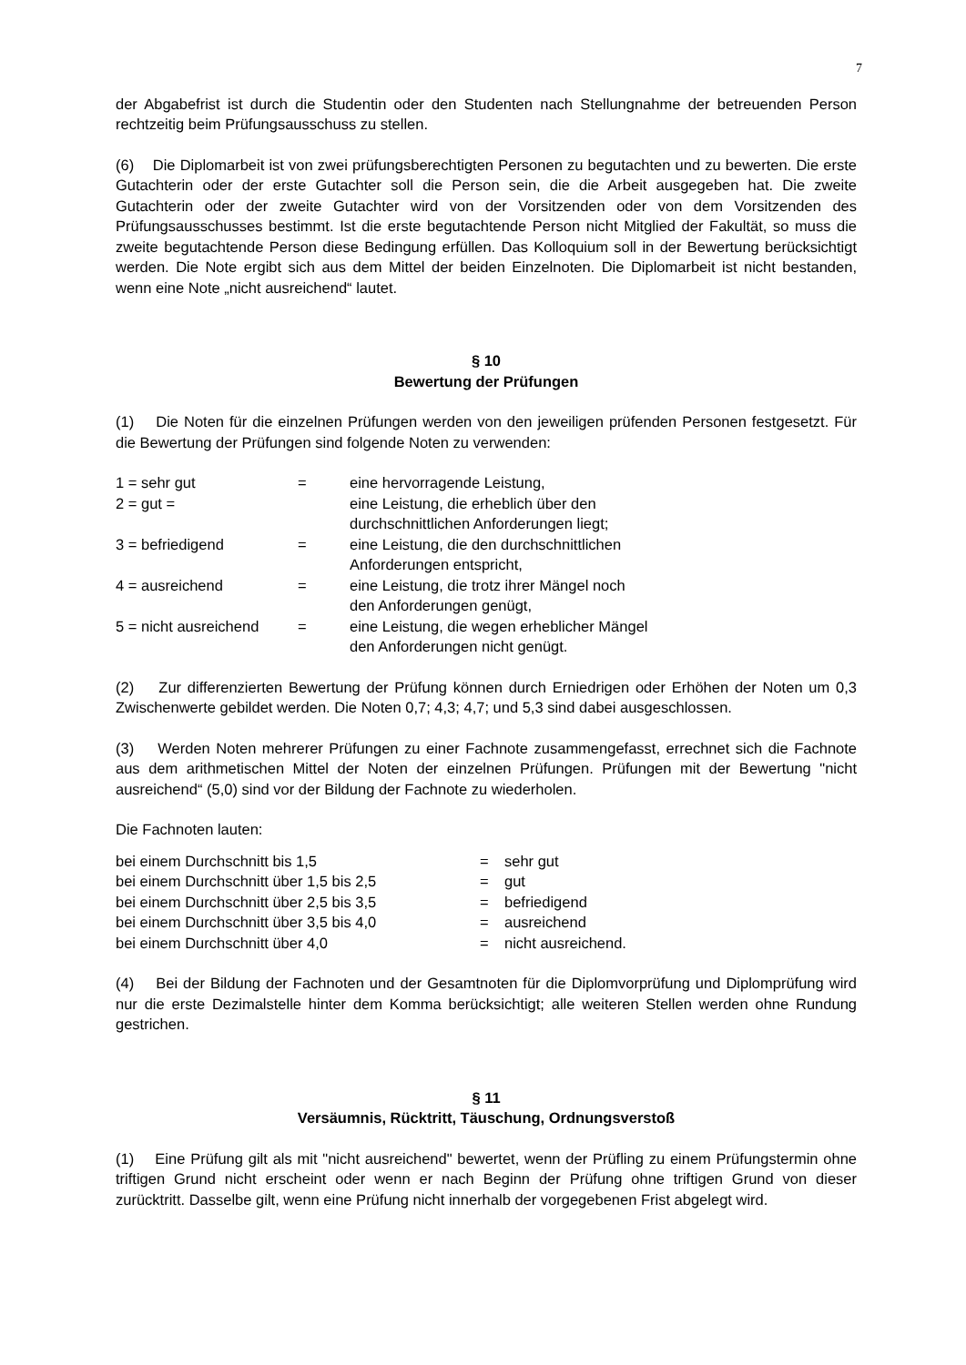7
der Abgabefrist ist durch die Studentin oder den Studenten nach Stellungnahme der betreuenden Person rechtzeitig beim Prüfungsausschuss zu stellen.
(6) Die Diplomarbeit ist von zwei prüfungsberechtigten Personen zu begutachten und zu bewerten. Die erste Gutachterin oder der erste Gutachter soll die Person sein, die die Arbeit ausgegeben hat. Die zweite Gutachterin oder der zweite Gutachter wird von der Vorsitzenden oder von dem Vorsitzenden des Prüfungsausschusses bestimmt. Ist die erste begutachtende Person nicht Mitglied der Fakultät, so muss die zweite begutachtende Person diese Bedingung erfüllen. Das Kolloquium soll in der Bewertung berücksichtigt werden. Die Note ergibt sich aus dem Mittel der beiden Einzelnoten. Die Diplomarbeit ist nicht bestanden, wenn eine Note „nicht ausreichend“ lautet.
§ 10
Bewertung der Prüfungen
(1) Die Noten für die einzelnen Prüfungen werden von den jeweiligen prüfenden Personen festgesetzt. Für die Bewertung der Prüfungen sind folgende Noten zu verwenden:
| 1 = sehr gut | = | eine hervorragende Leistung, |
| 2 = gut = | | eine Leistung, die erheblich über den durchschnittlichen Anforderungen liegt; |
| 3 = befriedigend | = | eine Leistung, die den durchschnittlichen Anforderungen entspricht, |
| 4 = ausreichend | = | eine Leistung, die trotz ihrer Mängel noch den Anforderungen genügt, |
| 5 = nicht ausreichend | = | eine Leistung, die wegen erheblicher Mängel den Anforderungen nicht genügt. |
(2) Zur differenzierten Bewertung der Prüfung können durch Erniedrigen oder Erhöhen der Noten um 0,3 Zwischenwerte gebildet werden. Die Noten 0,7; 4,3; 4,7; und 5,3 sind dabei ausgeschlossen.
(3) Werden Noten mehrerer Prüfungen zu einer Fachnote zusammengefasst, errechnet sich die Fachnote aus dem arithmetischen Mittel der Noten der einzelnen Prüfungen. Prüfungen mit der Bewertung "nicht ausreichend“ (5,0) sind vor der Bildung der Fachnote zu wiederholen.
Die Fachnoten lauten:
| bei einem Durchschnitt bis 1,5 | = | sehr gut |
| bei einem Durchschnitt über 1,5 bis 2,5 | = | gut |
| bei einem Durchschnitt über 2,5 bis 3,5 | = | befriedigend |
| bei einem Durchschnitt über 3,5 bis 4,0 | = | ausreichend |
| bei einem Durchschnitt über 4,0 | = | nicht ausreichend. |
(4) Bei der Bildung der Fachnoten und der Gesamtnoten für die Diplomvorprüfung und Diplomprüfung wird nur die erste Dezimalstelle hinter dem Komma berücksichtigt; alle weiteren Stellen werden ohne Rundung gestrichen.
§ 11
Versäumnis, Rücktritt, Täuschung, Ordnungsverstoß
(1) Eine Prüfung gilt als mit "nicht ausreichend" bewertet, wenn der Prüfling zu einem Prüfungstermin ohne triftigen Grund nicht erscheint oder wenn er nach Beginn der Prüfung ohne triftigen Grund von dieser zurücktritt. Dasselbe gilt, wenn eine Prüfung nicht innerhalb der vorgegebenen Frist abgelegt wird.